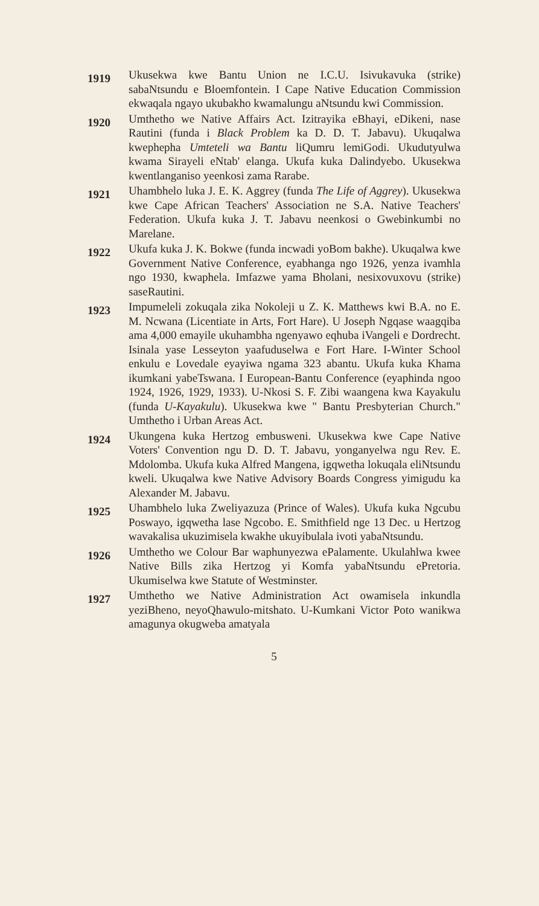1919
Ukusekwa kwe Bantu Union ne I.C.U. Isivukavuka (strike) sabaNtsundu e Bloemfontein. I Cape Native Education Commission ekwaqala ngayo ukubakho kwamalungu aNtsundu kwi Commission.
1920
Umthetho we Native Affairs Act. Izitrayika eBhayi, eDikeni, nase Rautini (funda i Black Problem ka D. D. T. Jabavu). Ukuqalwa kwephepha Umteteli wa Bantu liQumru lemiGodi. Ukudutyulwa kwama Sirayeli eNtab' elanga. Ukufa kuka Dalindyebo. Ukusekwa kwentlanganiso yeenkosi zama Rarabe.
1921
Uhambhelo luka J. E. K. Aggrey (funda The Life of Aggrey). Ukusekwa kwe Cape African Teachers' Association ne S.A. Native Teachers' Federation. Ukufa kuka J. T. Jabavu neenkosi o Gwebinkumbi no Marelane.
1922
Ukufa kuka J. K. Bokwe (funda incwadi yoBom bakhe). Ukuqalwa kwe Government Native Conference, eyabhanga ngo 1926, yenza ivamhla ngo 1930, kwaphela. Imfazwe yama Bholani, nesixovuxovu (strike) saseRautini.
1923
Impumeleli zokuqala zika Nokoleji u Z. K. Matthews kwi B.A. no E. M. Ncwana (Licentiate in Arts, Fort Hare). U Joseph Ngqase waagqiba ama 4,000 emayile ukuhambha ngenyawo eqhuba iVangeli e Dordrecht. Isinala yase Lesseyton yaafuduselwa e Fort Hare. I-Winter School enkulu e Lovedale eyayiwa ngama 323 abantu. Ukufa kuka Khama ikumkani yabeTswana. I European-Bantu Conference (eyaphinda ngoo 1924, 1926, 1929, 1933). U-Nkosi S. F. Zibi waangena kwa Kayakulu (funda U-Kayakulu). Ukusekwa kwe " Bantu Presbyterian Church." Umthetho i Urban Areas Act.
1924
Ukungena kuka Hertzog embusweni. Ukusekwa kwe Cape Native Voters' Convention ngu D. D. T. Jabavu, yonganyelwa ngu Rev. E. Mdolomba. Ukufa kuka Alfred Mangena, igqwetha lokuqala eliNtsundu kweli. Ukuqalwa kwe Native Advisory Boards Congress yimigudu ka Alexander M. Jabavu.
1925
Uhambhelo luka Zweliyazuza (Prince of Wales). Ukufa kuka Ngcubu Poswayo, igqwetha lase Ngcobo. E. Smithfield nge 13 Dec. u Hertzog wavakalisa ukuzimisela kwakhe ukuyibulala ivoti yabaNtsundu.
1926
Umthetho we Colour Bar waphunyezwa ePalamente. Ukulahlwa kwee Native Bills zika Hertzog yi Komfa yabaNtsundu ePretoria. Ukumiselwa kwe Statute of Westminster.
1927
Umthetho we Native Administration Act owamisela inkundla yeziBheno, neyoQhawulo-mitshato. U-Kumkani Victor Poto wanikwa amagunya okugweba amatyala
5